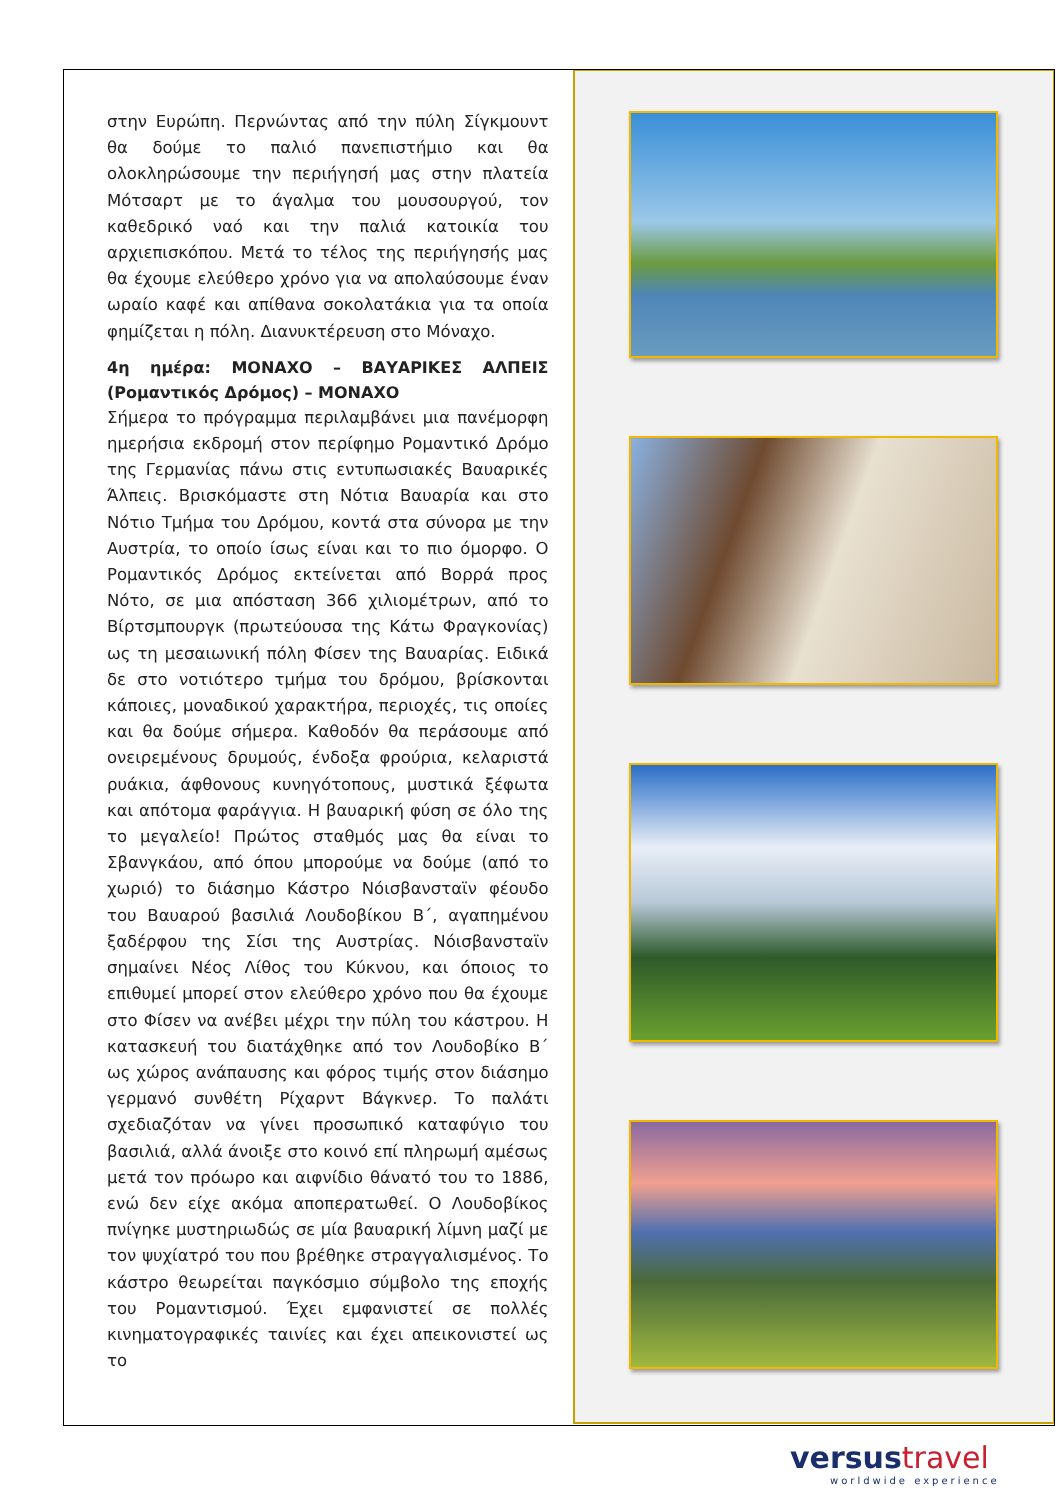στην Ευρώπη. Περνώντας από την πύλη Σίγκμουντ θα δούμε το παλιό πανεπιστήμιο και θα ολοκληρώσουμε την περιήγησή μας στην πλατεία Μότσαρτ με το άγαλμα του μουσουργού, τον καθεδρικό ναό και την παλιά κατοικία του αρχιεπισκόπου. Μετά το τέλος της περιήγησής μας θα έχουμε ελεύθερο χρόνο για να απολαύσουμε έναν ωραίο καφέ και απίθανα σοκολατάκια για τα οποία φημίζεται η πόλη. Διανυκτέρευση στο Μόναχο.
4η ημέρα: ΜΟΝΑΧΟ – ΒΑΥΑΡΙΚΕΣ ΑΛΠΕΙΣ (Ρομαντικός Δρόμος) – ΜΟΝΑΧΟ
Σήμερα το πρόγραμμα περιλαμβάνει μια πανέμορφη ημερήσια εκδρομή στον περίφημο Ρομαντικό Δρόμο της Γερμανίας πάνω στις εντυπωσιακές Βαυαρικές Άλπεις. Βρισκόμαστε στη Νότια Βαυαρία και στο Νότιο Τμήμα του Δρόμου, κοντά στα σύνορα με την Αυστρία, το οποίο ίσως είναι και το πιο όμορφο. Ο Ρομαντικός Δρόμος εκτείνεται από Βορρά προς Νότο, σε μια απόσταση 366 χιλιομέτρων, από το Βίρτσμπουργκ (πρωτεύουσα της Κάτω Φραγκονίας) ως τη μεσαιωνική πόλη Φίσεν της Βαυαρίας. Ειδικά δε στο νοτιότερο τμήμα του δρόμου, βρίσκονται κάποιες, μοναδικού χαρακτήρα, περιοχές, τις οποίες και θα δούμε σήμερα. Καθοδόν θα περάσουμε από ονειρεμένους δρυμούς, ένδοξα φρούρια, κελαριστά ρυάκια, άφθονους κυνηγότοπους, μυστικά ξέφωτα και απότομα φαράγγια. Η βαυαρική φύση σε όλο της το μεγαλείο! Πρώτος σταθμός μας θα είναι το Σβανγκάου, από όπου μπορούμε να δούμε (από το χωριό) το διάσημο Κάστρο Νόισβανσταϊν φέουδο του Βαυαρού βασιλιά Λουδοβίκου Β΄, αγαπημένου ξαδέρφου της Σίσι της Αυστρίας. Νόισβανσταϊν σημαίνει Νέος Λίθος του Κύκνου, και όποιος το επιθυμεί μπορεί στον ελεύθερο χρόνο που θα έχουμε στο Φίσεν να ανέβει μέχρι την πύλη του κάστρου. Η κατασκευή του διατάχθηκε από τον Λουδοβίκο Β΄ ως χώρος ανάπαυσης και φόρος τιμής στον διάσημο γερμανό συνθέτη Ρίχαρντ Βάγκνερ. Το παλάτι σχεδιαζόταν να γίνει προσωπικό καταφύγιο του βασιλιά, αλλά άνοιξε στο κοινό επί πληρωμή αμέσως μετά τον πρόωρο και αιφνίδιο θάνατό του το 1886, ενώ δεν είχε ακόμα αποπερατωθεί. Ο Λουδοβίκος πνίγηκε μυστηριωδώς σε μία βαυαρική λίμνη μαζί με τον ψυχίατρό του που βρέθηκε στραγγαλισμένος. Το κάστρο θεωρείται παγκόσμιο σύμβολο της εποχής του Ρομαντισμού. Έχει εμφανιστεί σε πολλές κινηματογραφικές ταινίες και έχει απεικονιστεί ως το
versustravel
worldwide experience